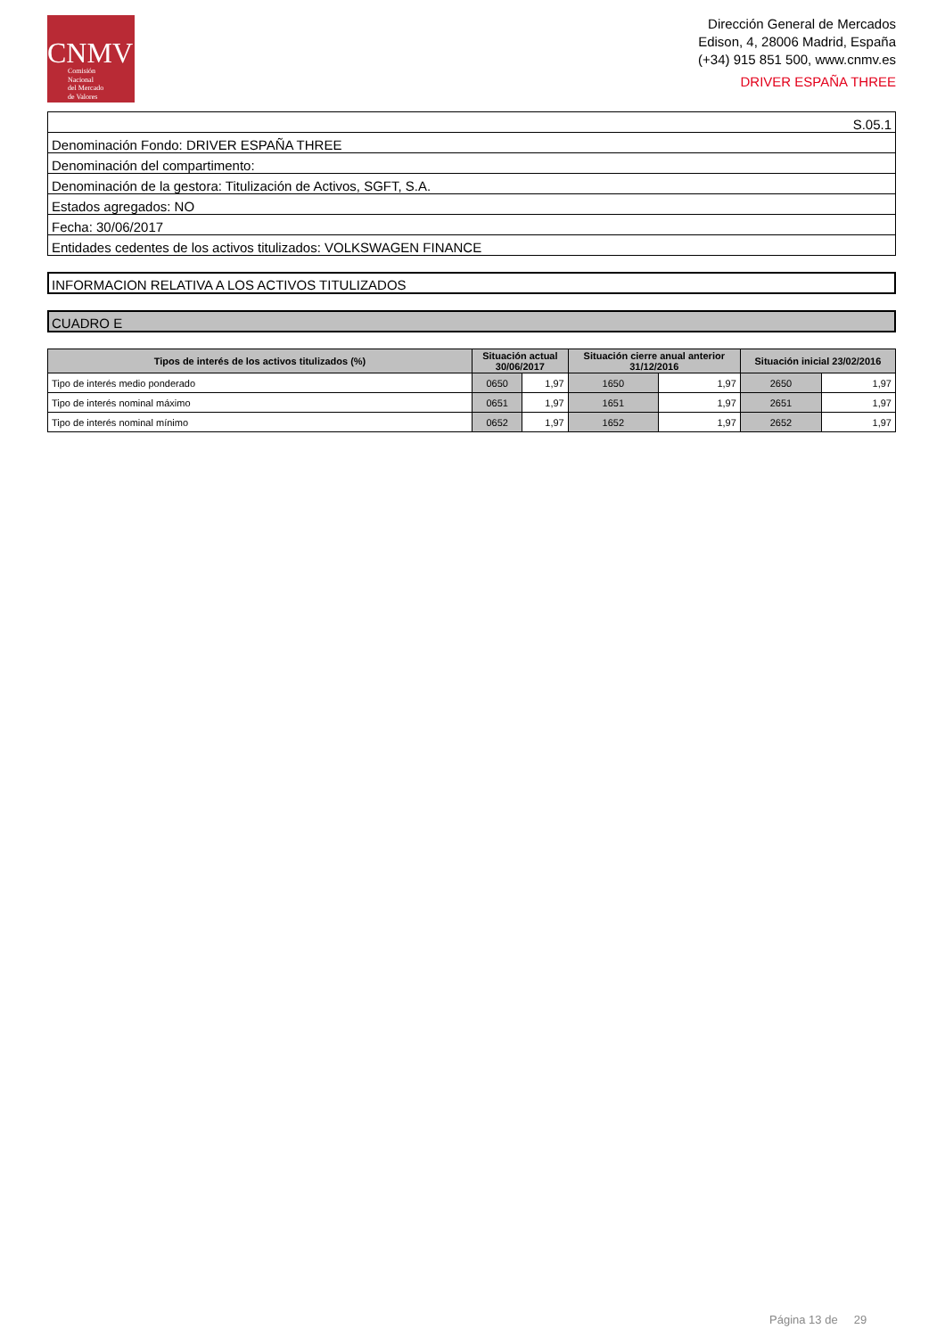CNMV
Comisión
Nacional
del Mercado
de Valores
Dirección General de Mercados
Edison, 4, 28006 Madrid, España
(+34) 915 851 500, www.cnmv.es
DRIVER ESPAÑA THREE
| S.05.1 |
| Denominación Fondo: DRIVER ESPAÑA THREE |
| Denominación del compartimento: |
| Denominación de la gestora: Titulización de Activos, SGFT, S.A. |
| Estados agregados: NO |
| Fecha: 30/06/2017 |
| Entidades cedentes de los activos titulizados: VOLKSWAGEN FINANCE |
INFORMACION RELATIVA A LOS ACTIVOS TITULIZADOS
CUADRO E
| Tipos de interés de los activos titulizados (%) | Situación actual 30/06/2017 | | Situación cierre anual anterior 31/12/2016 | | Situación inicial 23/02/2016 | |
| --- | --- | --- | --- | --- | --- | --- |
| Tipo de interés medio ponderado | 0650 | 1,97 | 1650 | 1,97 | 2650 | 1,97 |
| Tipo de interés nominal máximo | 0651 | 1,97 | 1651 | 1,97 | 2651 | 1,97 |
| Tipo de interés nominal mínimo | 0652 | 1,97 | 1652 | 1,97 | 2652 | 1,97 |
Página 13 de 29